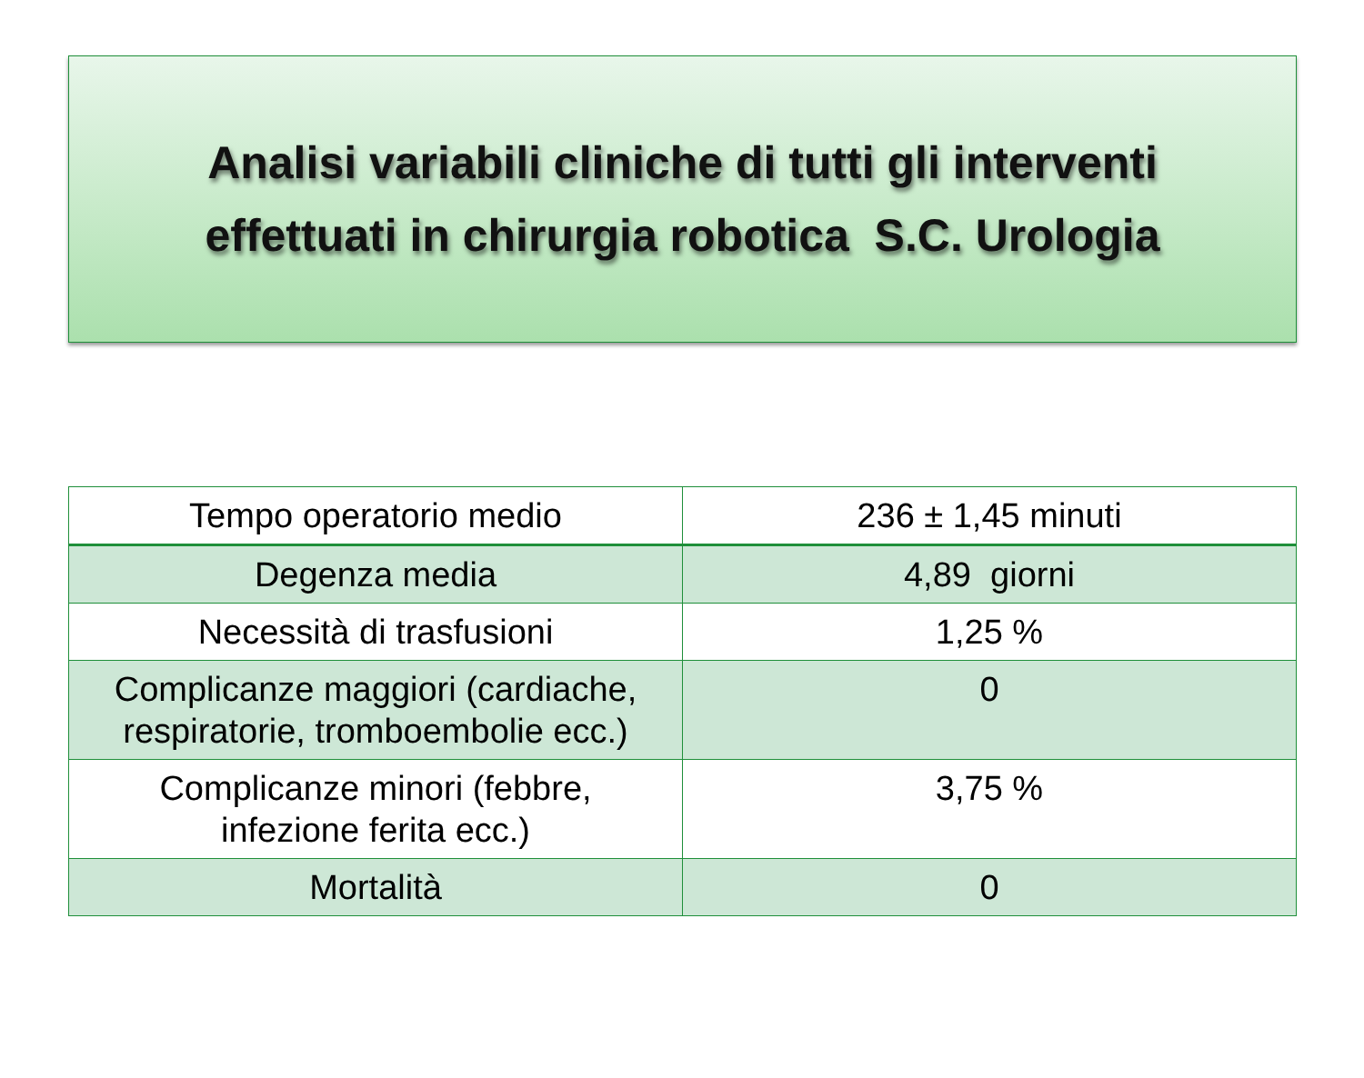Analisi variabili cliniche di tutti gli interventi
effettuati in chirurgia robotica S.C. Urologia
| Tempo operatorio medio | 236 ± 1,45 minuti |
| --- | --- |
| Degenza media | 4,89 giorni |
| Necessità di trasfusioni | 1,25 % |
| Complicanze maggiori (cardiache, respiratorie, tromboembolie ecc.) | 0 |
| Complicanze minori (febbre, infezione ferita ecc.) | 3,75 % |
| Mortalità | 0 |